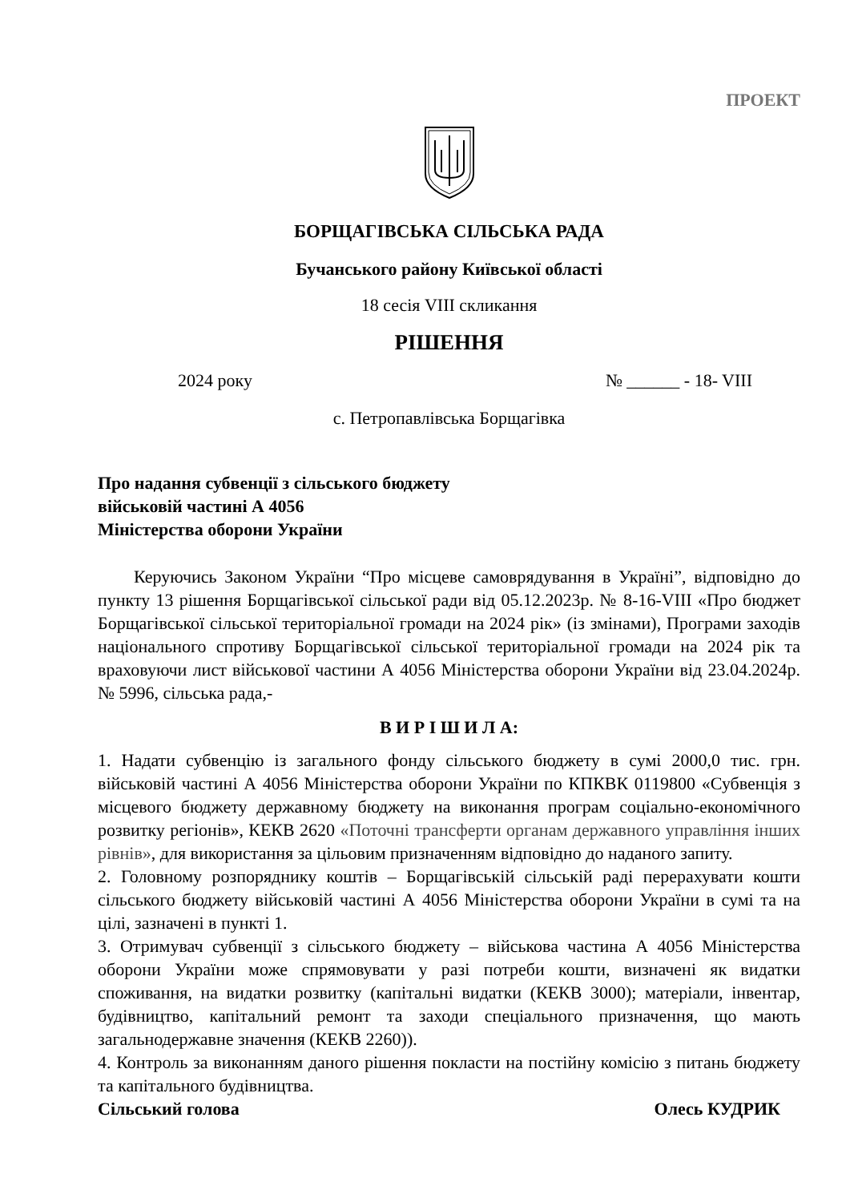ПРОЕКТ
БОРЩАГІВСЬКА СІЛЬСЬКА РАДА
Бучанського району Київської області
18 сесія VIII скликання
РІШЕННЯ
2024 року № ______ - 18- VIII
с. Петропавлівська Борщагівка
Про надання субвенції з сільського бюджету
військовій частині А 4056
Міністерства оборони України
Керуючись Законом України “Про місцеве самоврядування в Україні”, відповідно до пункту 13 рішення Борщагівської сільської ради від 05.12.2023р. № 8-16-VIII «Про бюджет Борщагівської сільської територіальної громади на 2024 рік» (із змінами), Програми заходів національного спротиву Борщагівської сільської територіальної громади на 2024 рік та враховуючи лист військової частини А 4056 Міністерства оборони України від 23.04.2024р. № 5996, сільська рада,-
В И Р І Ш И Л А:
1. Надати субвенцію із загального фонду сільського бюджету в сумі 2000,0 тис. грн. військовій частині А 4056 Міністерства оборони України по КПКВК 0119800 «Субвенція з місцевого бюджету державному бюджету на виконання програм соціально-економічного розвитку регіонів», КЕКВ 2620 «Поточні трансферти органам державного управління інших рівнів», для використання за цільовим призначенням відповідно до наданого запиту.
2. Головному розпоряднику коштів – Борщагівській сільській раді перерахувати кошти сільського бюджету військовій частині А 4056 Міністерства оборони України в сумі та на цілі, зазначені в пункті 1.
3. Отримувач субвенції з сільського бюджету – військова частина А 4056 Міністерства оборони України може спрямовувати у разі потреби кошти, визначені як видатки споживання, на видатки розвитку (капітальні видатки (КЕКВ 3000); матеріали, інвентар, будівництво, капітальний ремонт та заходи спеціального призначення, що мають загальнодержавне значення (КЕКВ 2260)).
4. Контроль за виконанням даного рішення покласти на постійну комісію з питань бюджету та капітального будівництва.
Сільський голова Олесь КУДРИК